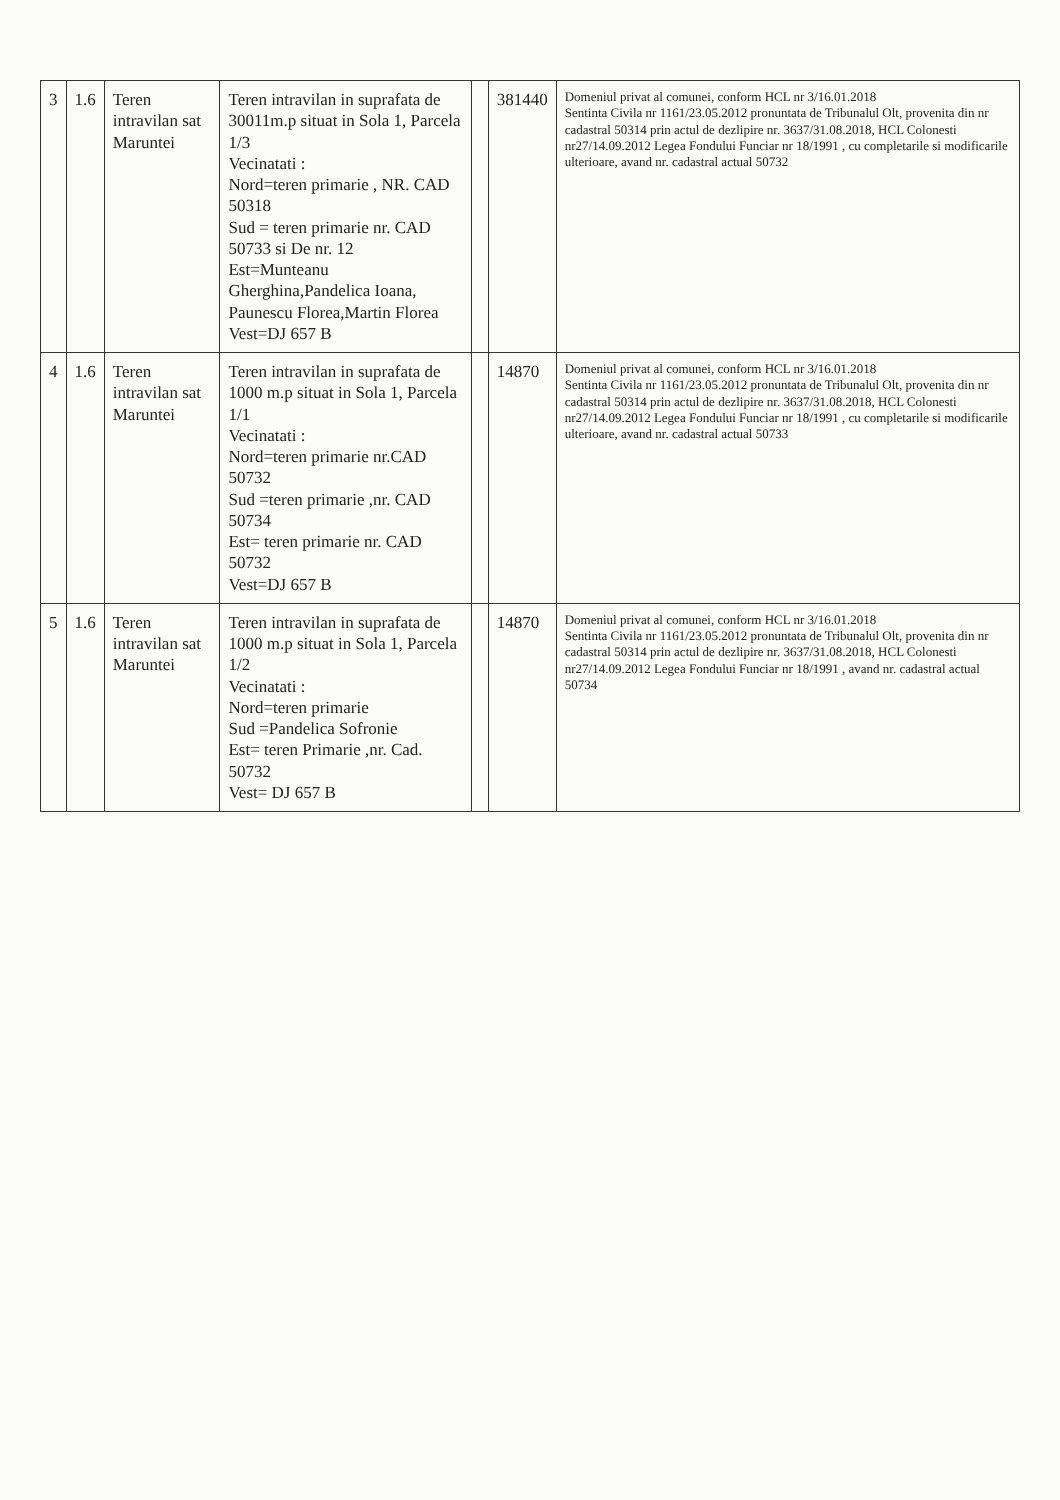| 3 | 1.6 | Teren intravilan sat Maruntei | Teren intravilan in suprafata de 30011m.p situat in Sola 1, Parcela 1/3 Vecinatati : Nord=teren primarie , NR. CAD 50318 Sud = teren primarie nr. CAD 50733 si De nr. 12 Est=Munteanu Gherghina,Pandelica Ioana, Paunescu Florea,Martin Florea Vest=DJ 657 B | | 381440 | Domeniul privat al comunei, conform HCL nr 3/16.01.2018 Sentinta Civila nr 1161/23.05.2012 pronuntata de Tribunalul Olt, provenita din nr cadastral 50314 prin actul de dezlipire nr. 3637/31.08.2018, HCL Colonesti nr27/14.09.2012 Legea Fondului Funciar nr 18/1991 , cu completarile si modificarile ulterioare, avand nr. cadastral actual 50732 |
| 4 | 1.6 | Teren intravilan sat Maruntei | Teren intravilan in suprafata de 1000 m.p situat in Sola 1, Parcela 1/1 Vecinatati : Nord=teren primarie nr.CAD 50732 Sud =teren primarie ,nr. CAD 50734 Est= teren primarie nr. CAD 50732 Vest=DJ 657 B | | 14870 | Domeniul privat al comunei, conform HCL nr 3/16.01.2018 Sentinta Civila nr 1161/23.05.2012 pronuntata de Tribunalul Olt, provenita din nr cadastral 50314 prin actul de dezlipire nr. 3637/31.08.2018, HCL Colonesti nr27/14.09.2012 Legea Fondului Funciar nr 18/1991 , cu completarile si modificarile ulterioare, avand nr. cadastral actual 50733 |
| 5 | 1.6 | Teren intravilan sat Maruntei | Teren intravilan in suprafata de 1000 m.p situat in Sola 1, Parcela 1/2 Vecinatati : Nord=teren primarie Sud =Pandelica Sofronie Est= teren Primarie ,nr. Cad. 50732 Vest= DJ 657 B | | 14870 | Domeniul privat al comunei, conform HCL nr 3/16.01.2018 Sentinta Civila nr 1161/23.05.2012 pronuntata de Tribunalul Olt, provenita din nr cadastral 50314 prin actul de dezlipire nr. 3637/31.08.2018, HCL Colonesti nr27/14.09.2012 Legea Fondului Funciar nr 18/1991 , avand nr. cadastral actual 50734 |